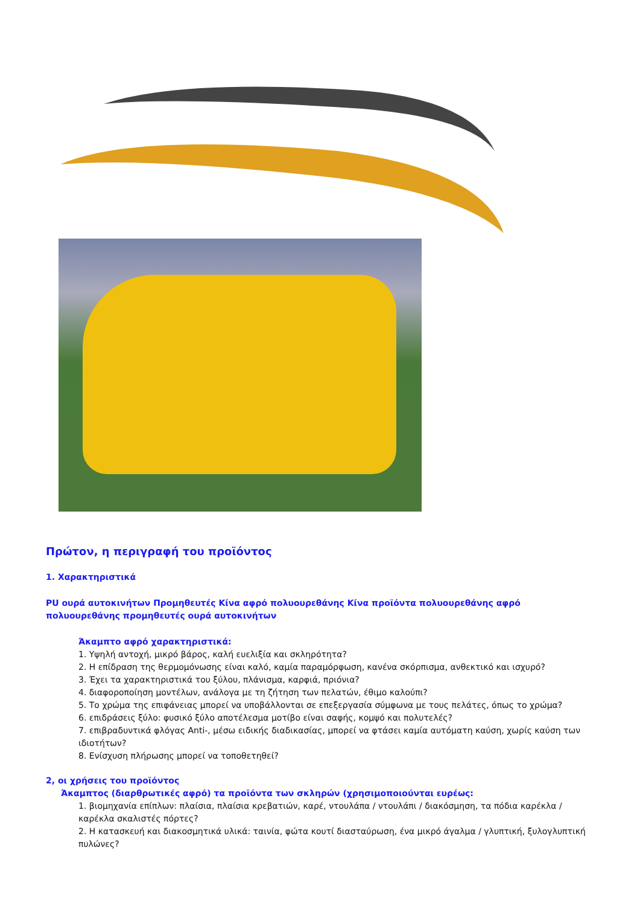Πρώτον, η περιγραφή του προϊόντος
1. Χαρακτηριστικά
PU ουρά αυτοκινήτων Προμηθευτές Κίνα αφρό πολυουρεθάνης Κίνα προϊόντα πολυουρεθάνης αφρό πολυουρεθάνης προμηθευτές ουρά αυτοκινήτων
Άκαμπτο αφρό χαρακτηριστικά:
1. Υψηλή αντοχή, μικρό βάρος, καλή ευελιξία και σκληρότητα?
2. Η επίδραση της θερμομόνωσης είναι καλό, καμία παραμόρφωση, κανένα σκόρπισμα, ανθεκτικό και ισχυρό?
3. Έχει τα χαρακτηριστικά του ξύλου, πλάνισμα, καρφιά, πριόνια?
4. διαφοροποίηση μοντέλων, ανάλογα με τη ζήτηση των πελατών, έθιμο καλούπι?
5. Το χρώμα της επιφάνειας μπορεί να υποβάλλονται σε επεξεργασία σύμφωνα με τους πελάτες, όπως το χρώμα?
6. επιδράσεις ξύλο: φυσικό ξύλο αποτέλεσμα μοτίβο είναι σαφής, κομψό και πολυτελές?
7. επιβραδυντικά φλόγας Anti-, μέσω ειδικής διαδικασίας, μπορεί να φτάσει καμία αυτόματη καύση, χωρίς καύση των ιδιοτήτων?
8. Ενίσχυση πλήρωσης μπορεί να τοποθετηθεί?
2, οι χρήσεις του προϊόντος
Άκαμπτος (διαρθρωτικές αφρό) τα προϊόντα των σκληρών (χρησιμοποιούνται ευρέως:
1. βιομηχανία επίπλων: πλαίσια, πλαίσια κρεβατιών, καρέ, ντουλάπα / ντουλάπι / διακόσμηση, τα πόδια καρέκλα / καρέκλα σκαλιστές πόρτες?
2. Η κατασκευή και διακοσμητικά υλικά: ταινία, φώτα κουτί διασταύρωση, ένα μικρό άγαλμα / γλυπτική, ξυλογλυπτική πυλώνες?